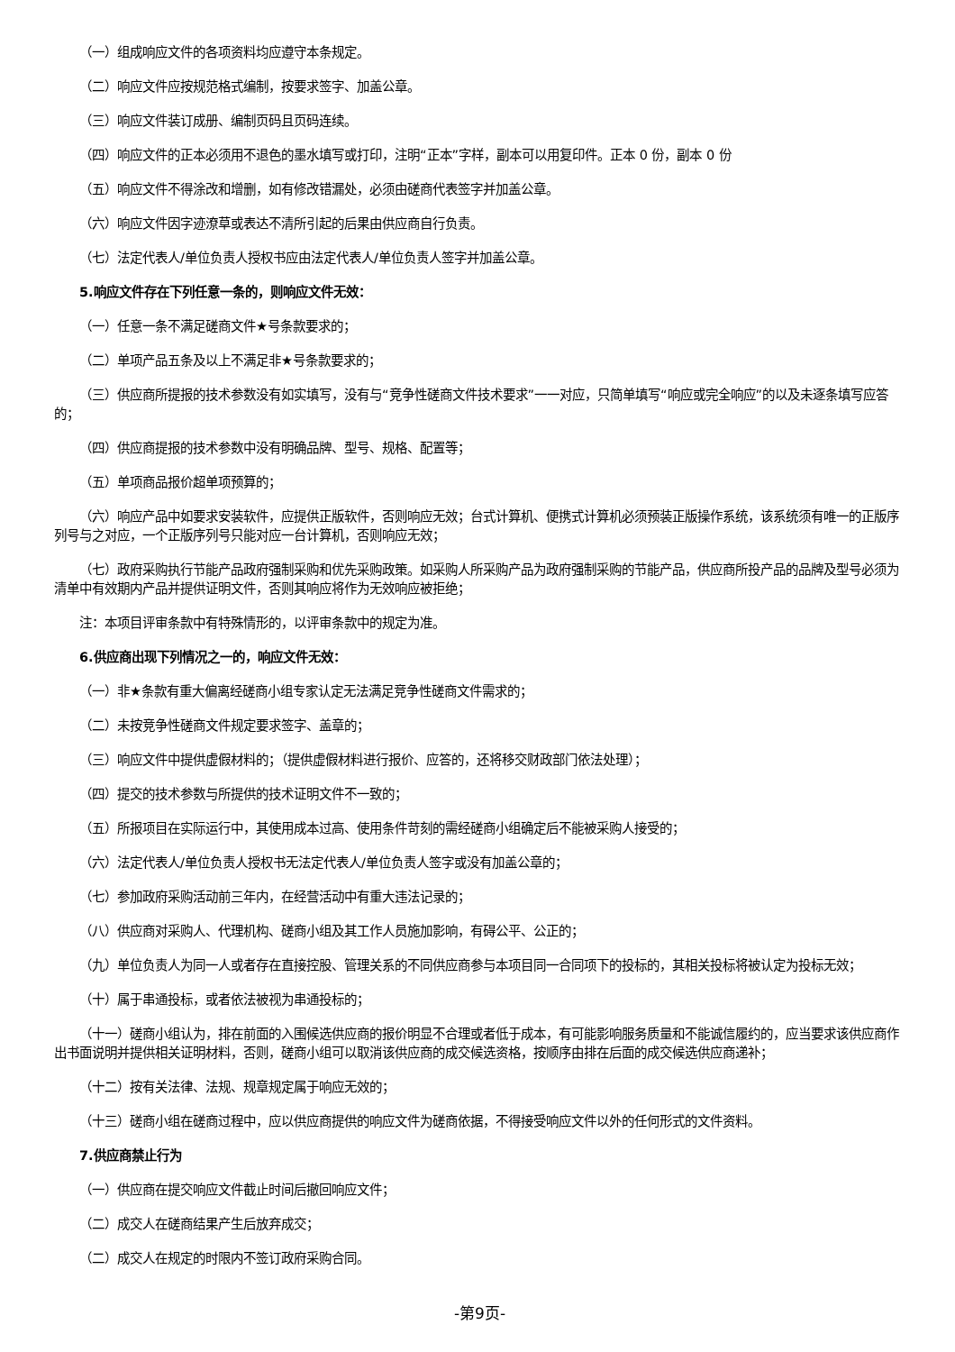（一）组成响应文件的各项资料均应遵守本条规定。
（二）响应文件应按规范格式编制，按要求签字、加盖公章。
（三）响应文件装订成册、编制页码且页码连续。
（四）响应文件的正本必须用不退色的墨水填写或打印，注明“正本”字样，副本可以用复印件。正本 0 份，副本 0 份
（五）响应文件不得涂改和增删，如有修改错漏处，必须由磋商代表签字并加盖公章。
（六）响应文件因字迹潦草或表达不清所引起的后果由供应商自行负责。
（七）法定代表人/单位负责人授权书应由法定代表人/单位负责人签字并加盖公章。
5.响应文件存在下列任意一条的，则响应文件无效：
（一）任意一条不满足磋商文件★号条款要求的；
（二）单项产品五条及以上不满足非★号条款要求的；
（三）供应商所提报的技术参数没有如实填写，没有与“竞争性磋商文件技术要求”一一对应，只简单填写“响应或完全响应”的以及未逐条填写应答的；
（四）供应商提报的技术参数中没有明确品牌、型号、规格、配置等；
（五）单项商品报价超单项预算的；
（六）响应产品中如要求安装软件，应提供正版软件，否则响应无效；台式计算机、便携式计算机必须预装正版操作系统，该系统须有唯一的正版序列号与之对应，一个正版序列号只能对应一台计算机，否则响应无效；
（七）政府采购执行节能产品政府强制采购和优先采购政策。如采购人所采购产品为政府强制采购的节能产品，供应商所投产品的品牌及型号必须为清单中有效期内产品并提供证明文件，否则其响应将作为无效响应被拒绝；
注：本项目评审条款中有特殊情形的，以评审条款中的规定为准。
6.供应商出现下列情况之一的，响应文件无效：
（一）非★条款有重大偏离经磋商小组专家认定无法满足竞争性磋商文件需求的；
（二）未按竞争性磋商文件规定要求签字、盖章的；
（三）响应文件中提供虚假材料的；（提供虚假材料进行报价、应答的，还将移交财政部门依法处理）；
（四）提交的技术参数与所提供的技术证明文件不一致的；
（五）所报项目在实际运行中，其使用成本过高、使用条件苛刻的需经磋商小组确定后不能被采购人接受的；
（六）法定代表人/单位负责人授权书无法定代表人/单位负责人签字或没有加盖公章的；
（七）参加政府采购活动前三年内，在经营活动中有重大违法记录的；
（八）供应商对采购人、代理机构、磋商小组及其工作人员施加影响，有碍公平、公正的；
（九）单位负责人为同一人或者存在直接控股、管理关系的不同供应商参与本项目同一合同项下的投标的，其相关投标将被认定为投标无效；
（十）属于串通投标，或者依法被视为串通投标的；
（十一）磋商小组认为，排在前面的入围候选供应商的报价明显不合理或者低于成本，有可能影响服务质量和不能诚信履约的，应当要求该供应商作出书面说明并提供相关证明材料，否则，磋商小组可以取消该供应商的成交候选资格，按顺序由排在后面的成交候选供应商递补；
（十二）按有关法律、法规、规章规定属于响应无效的；
（十三）磋商小组在磋商过程中，应以供应商提供的响应文件为磋商依据，不得接受响应文件以外的任何形式的文件资料。
7.供应商禁止行为
（一）供应商在提交响应文件截止时间后撤回响应文件；
（二）成交人在磋商结果产生后放弃成交；
（二）成交人在规定的时限内不签订政府采购合同。
-第9页-